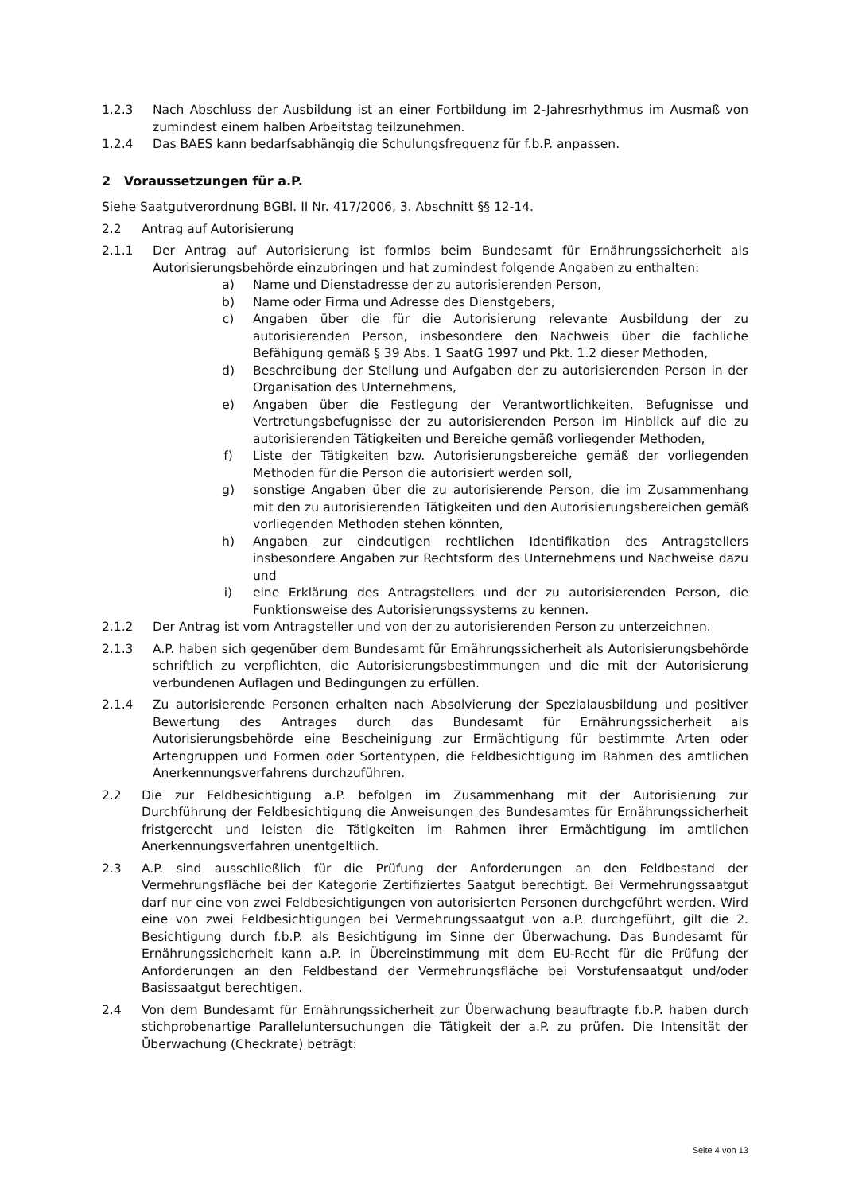1.2.3 Nach Abschluss der Ausbildung ist an einer Fortbildung im 2-Jahresrhythmus im Ausmaß von zumindest einem halben Arbeitstag teilzunehmen.
1.2.4 Das BAES kann bedarfsabhängig die Schulungsfrequenz für f.b.P. anpassen.
2 Voraussetzungen für a.P.
Siehe Saatgutverordnung BGBl. II Nr. 417/2006, 3. Abschnitt §§ 12-14.
2.2 Antrag auf Autorisierung
2.1.1 Der Antrag auf Autorisierung ist formlos beim Bundesamt für Ernährungssicherheit als Autorisierungsbehörde einzubringen und hat zumindest folgende Angaben zu enthalten:
a) Name und Dienstadresse der zu autorisierenden Person,
b) Name oder Firma und Adresse des Dienstgebers,
c) Angaben über die für die Autorisierung relevante Ausbildung der zu autorisierenden Person, insbesondere den Nachweis über die fachliche Befähigung gemäß § 39 Abs. 1 SaatG 1997 und Pkt. 1.2 dieser Methoden,
d) Beschreibung der Stellung und Aufgaben der zu autorisierenden Person in der Organisation des Unternehmens,
e) Angaben über die Festlegung der Verantwortlichkeiten, Befugnisse und Vertretungsbefugnisse der zu autorisierenden Person im Hinblick auf die zu autorisierenden Tätigkeiten und Bereiche gemäß vorliegender Methoden,
f) Liste der Tätigkeiten bzw. Autorisierungsbereiche gemäß der vorliegenden Methoden für die Person die autorisiert werden soll,
g) sonstige Angaben über die zu autorisierende Person, die im Zusammenhang mit den zu autorisierenden Tätigkeiten und den Autorisierungsbereichen gemäß vorliegenden Methoden stehen könnten,
h) Angaben zur eindeutigen rechtlichen Identifikation des Antragstellers insbesondere Angaben zur Rechtsform des Unternehmens und Nachweise dazu und
i) eine Erklärung des Antragstellers und der zu autorisierenden Person, die Funktionsweise des Autorisierungssystems zu kennen.
2.1.2 Der Antrag ist vom Antragsteller und von der zu autorisierenden Person zu unterzeichnen.
2.1.3 A.P. haben sich gegenüber dem Bundesamt für Ernährungssicherheit als Autorisierungsbehörde schriftlich zu verpflichten, die Autorisierungsbestimmungen und die mit der Autorisierung verbundenen Auflagen und Bedingungen zu erfüllen.
2.1.4 Zu autorisierende Personen erhalten nach Absolvierung der Spezialausbildung und positiver Bewertung des Antrages durch das Bundesamt für Ernährungssicherheit als Autorisierungsbehörde eine Bescheinigung zur Ermächtigung für bestimmte Arten oder Artengruppen und Formen oder Sortentypen, die Feldbesichtigung im Rahmen des amtlichen Anerkennungsverfahrens durchzuführen.
2.2 Die zur Feldbesichtigung a.P. befolgen im Zusammenhang mit der Autorisierung zur Durchführung der Feldbesichtigung die Anweisungen des Bundesamtes für Ernährungssicherheit fristgerecht und leisten die Tätigkeiten im Rahmen ihrer Ermächtigung im amtlichen Anerkennungsverfahren unentgeltlich.
2.3 A.P. sind ausschließlich für die Prüfung der Anforderungen an den Feldbestand der Vermehrungsfläche bei der Kategorie Zertifiziertes Saatgut berechtigt. Bei Vermehrungssaatgut darf nur eine von zwei Feldbesichtigungen von autorisierten Personen durchgeführt werden. Wird eine von zwei Feldbesichtigungen bei Vermehrungssaatgut von a.P. durchgeführt, gilt die 2. Besichtigung durch f.b.P. als Besichtigung im Sinne der Überwachung. Das Bundesamt für Ernährungssicherheit kann a.P. in Übereinstimmung mit dem EU-Recht für die Prüfung der Anforderungen an den Feldbestand der Vermehrungsfläche bei Vorstufensaatgut und/oder Basissaatgut berechtigen.
2.4 Von dem Bundesamt für Ernährungssicherheit zur Überwachung beauftragte f.b.P. haben durch stichprobenartige Paralleluntersuchungen die Tätigkeit der a.P. zu prüfen. Die Intensität der Überwachung (Checkrate) beträgt:
Seite 4 von 13